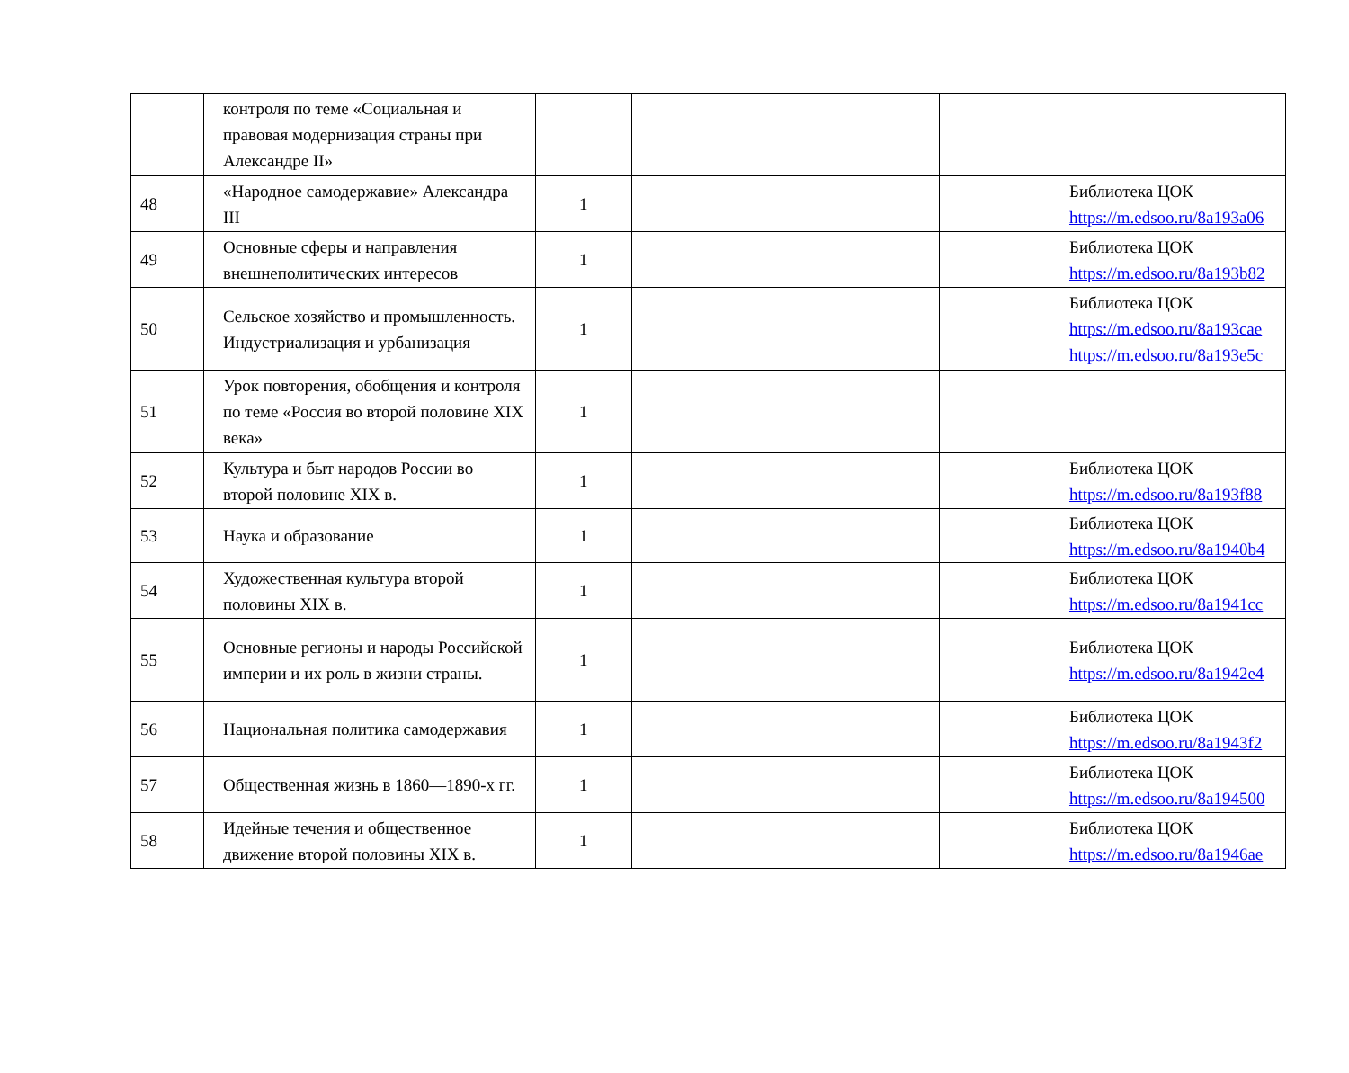| | контроля по теме «Социальная и правовая модернизация страны при Александре II» | | | | | |
| 48 | «Народное самодержавие» Александра III | 1 | | | | Библиотека ЦОК https://m.edsoo.ru/8a193a06 |
| 49 | Основные сферы и направления внешнеполитических интересов | 1 | | | | Библиотека ЦОК https://m.edsoo.ru/8a193b82 |
| 50 | Сельское хозяйство и промышленность. Индустриализация и урбанизация | 1 | | | | Библиотека ЦОК https://m.edsoo.ru/8a193cae https://m.edsoo.ru/8a193e5c |
| 51 | Урок повторения, обобщения и контроля по теме «Россия во второй половине XIX века» | 1 | | | | |
| 52 | Культура и быт народов России во второй половине XIX в. | 1 | | | | Библиотека ЦОК https://m.edsoo.ru/8a193f88 |
| 53 | Наука и образование | 1 | | | | Библиотека ЦОК https://m.edsoo.ru/8a1940b4 |
| 54 | Художественная культура второй половины XIX в. | 1 | | | | Библиотека ЦОК https://m.edsoo.ru/8a1941cc |
| 55 | Основные регионы и народы Российской империи и их роль в жизни страны. | 1 | | | | Библиотека ЦОК https://m.edsoo.ru/8a1942e4 |
| 56 | Национальная политика самодержавия | 1 | | | | Библиотека ЦОК https://m.edsoo.ru/8a1943f2 |
| 57 | Общественная жизнь в 1860—1890-х гг. | 1 | | | | Библиотека ЦОК https://m.edsoo.ru/8a194500 |
| 58 | Идейные течения и общественное движение второй половины XIX в. | 1 | | | | Библиотека ЦОК https://m.edsoo.ru/8a1946ae |